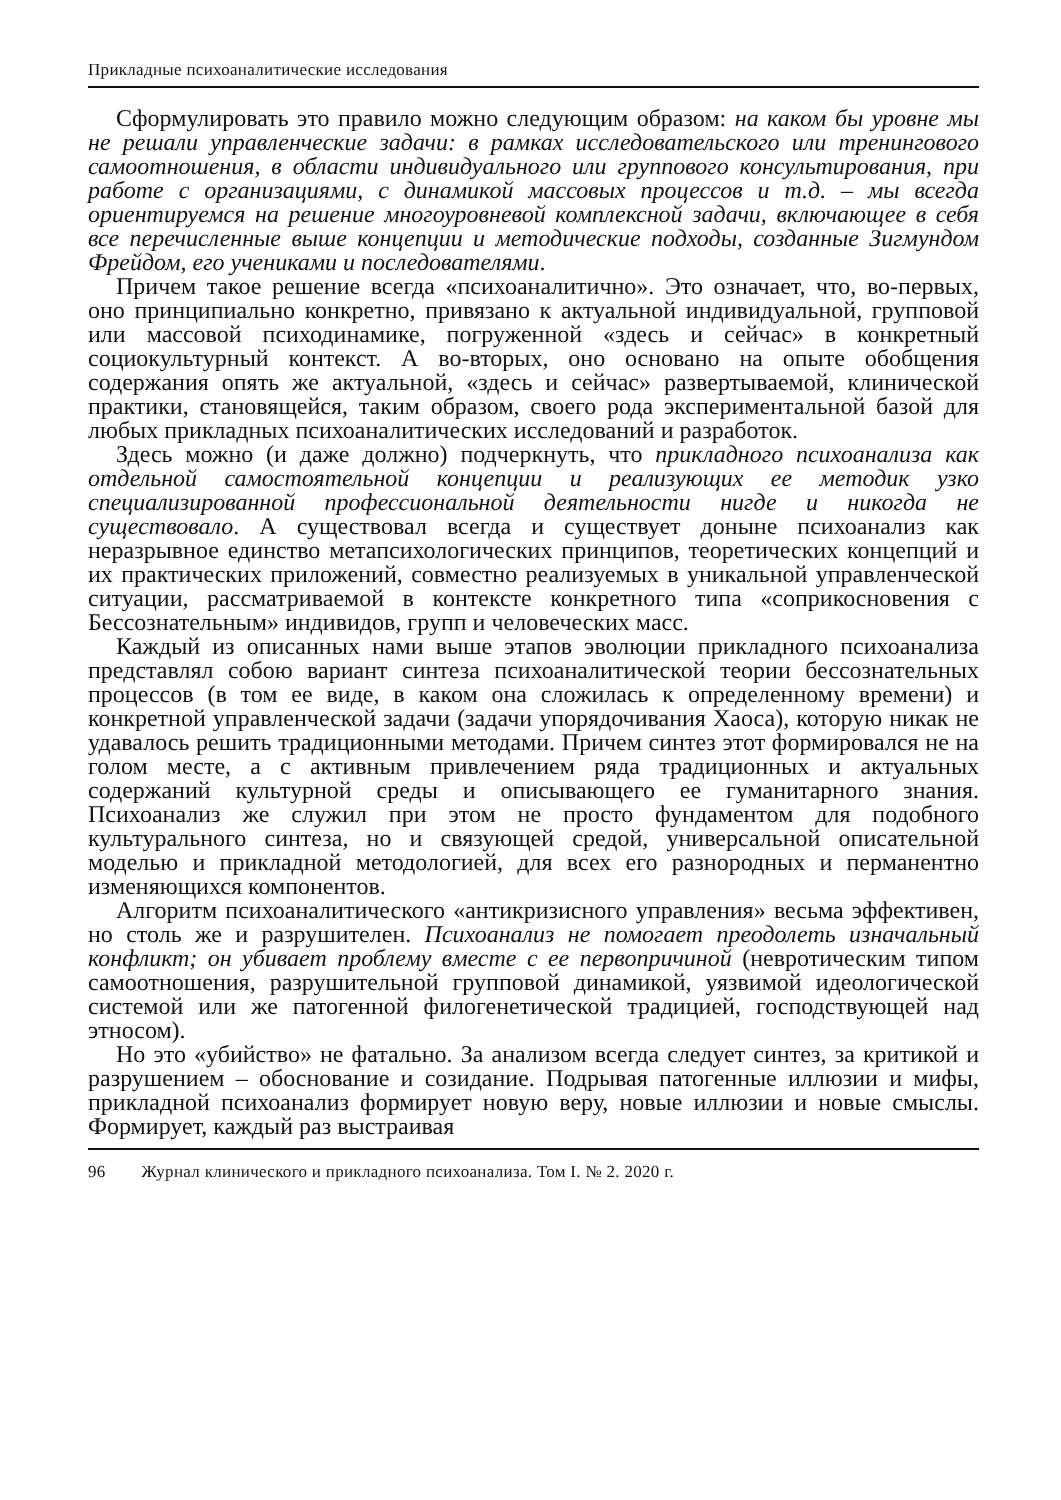Прикладные психоаналитические исследования
Сформулировать это правило можно следующим образом: на каком бы уровне мы не решали управленческие задачи: в рамках исследовательского или тренингового самоотношения, в области индивидуального или группового консультирования, при работе с организациями, с динамикой массовых процессов и т.д. – мы всегда ориентируемся на решение многоуровневой комплексной задачи, включающее в себя все перечисленные выше концепции и методические подходы, созданные Зигмундом Фрейдом, его учениками и последователями.
Причем такое решение всегда «психоаналитично». Это означает, что, во-первых, оно принципиально конкретно, привязано к актуальной индивидуальной, групповой или массовой психодинамике, погруженной «здесь и сейчас» в конкретный социокультурный контекст. А во-вторых, оно основано на опыте обобщения содержания опять же актуальной, «здесь и сейчас» развертываемой, клинической практики, становящейся, таким образом, своего рода экспериментальной базой для любых прикладных психоаналитических исследований и разработок.
Здесь можно (и даже должно) подчеркнуть, что прикладного психоанализа как отдельной самостоятельной концепции и реализующих ее методик узко специализированной профессиональной деятельности нигде и никогда не существовало. А существовал всегда и существует доныне психоанализ как неразрывное единство метапсихологических принципов, теоретических концепций и их практических приложений, совместно реализуемых в уникальной управленческой ситуации, рассматриваемой в контексте конкретного типа «соприкосновения с Бессознательным» индивидов, групп и человеческих масс.
Каждый из описанных нами выше этапов эволюции прикладного психоанализа представлял собою вариант синтеза психоаналитической теории бессознательных процессов (в том ее виде, в каком она сложилась к определенному времени) и конкретной управленческой задачи (задачи упорядочивания Хаоса), которую никак не удавалось решить традиционными методами. Причем синтез этот формировался не на голом месте, а с активным привлечением ряда традиционных и актуальных содержаний культурной среды и описывающего ее гуманитарного знания. Психоанализ же служил при этом не просто фундаментом для подобного культурального синтеза, но и связующей средой, универсальной описательной моделью и прикладной методологией, для всех его разнородных и перманентно изменяющихся компонентов.
Алгоритм психоаналитического «антикризисного управления» весьма эффективен, но столь же и разрушителен. Психоанализ не помогает преодолеть изначальный конфликт; он убивает проблему вместе с ее первопричиной (невротическим типом самоотношения, разрушительной групповой динамикой, уязвимой идеологической системой или же патогенной филогенетической традицией, господствующей над этносом).
Но это «убийство» не фатально. За анализом всегда следует синтез, за критикой и разрушением – обоснование и созидание. Подрывая патогенные иллюзии и мифы, прикладной психоанализ формирует новую веру, новые иллюзии и новые смыслы. Формирует, каждый раз выстраивая
96 Журнал клинического и прикладного психоанализа. Том I. № 2. 2020 г.